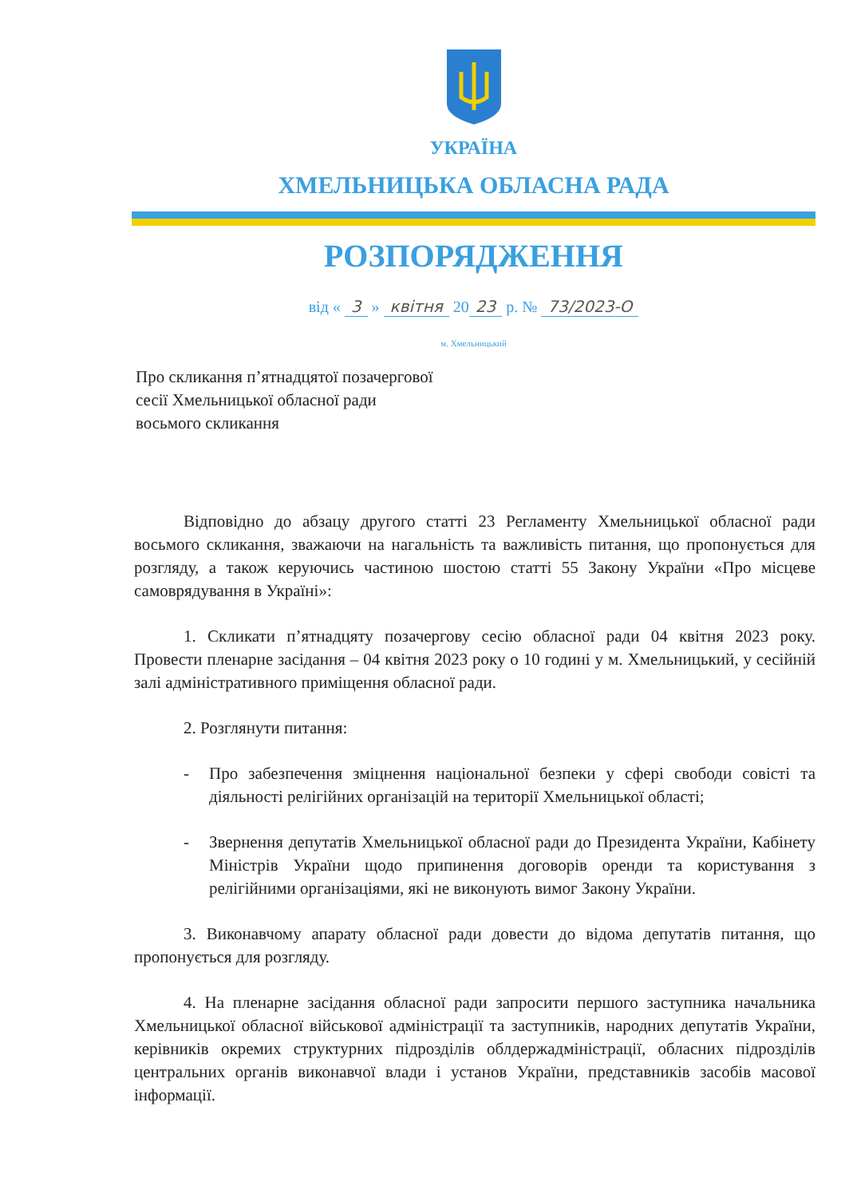УКРАЇНА
ХМЕЛЬНИЦЬКА ОБЛАСНА РАДА
РОЗПОРЯДЖЕННЯ
від « 3 » квітня 20 23 р. № 73/2023-О
м. Хмельницький
Про скликання п’ятнадцятої позачергової
сесії Хмельницької обласної ради
восьмого скликання
Відповідно до абзацу другого статті 23 Регламенту Хмельницької обласної ради восьмого скликання, зважаючи на нагальність та важливість питання, що пропонується для розгляду, а також керуючись частиною шостою статті 55 Закону України «Про місцеве самоврядування в Україні»:
1. Скликати п’ятнадцяту позачергову сесію обласної ради 04 квітня 2023 року. Провести пленарне засідання – 04 квітня 2023 року о 10 годині у м. Хмельницький, у сесійній залі адміністративного приміщення обласної ради.
2. Розглянути питання:
- Про забезпечення зміцнення національної безпеки у сфері свободи совісті та діяльності релігійних організацій на території Хмельницької області;
- Звернення депутатів Хмельницької обласної ради до Президента України, Кабінету Міністрів України щодо припинення договорів оренди та користування з релігійними організаціями, які не виконують вимог Закону України.
3. Виконавчому апарату обласної ради довести до відома депутатів питання, що пропонується для розгляду.
4. На пленарне засідання обласної ради запросити першого заступника начальника Хмельницької обласної військової адміністрації та заступників, народних депутатів України, керівників окремих структурних підрозділів облдержадміністрації, обласних підрозділів центральних органів виконавчої влади і установ України, представників засобів масової інформації.